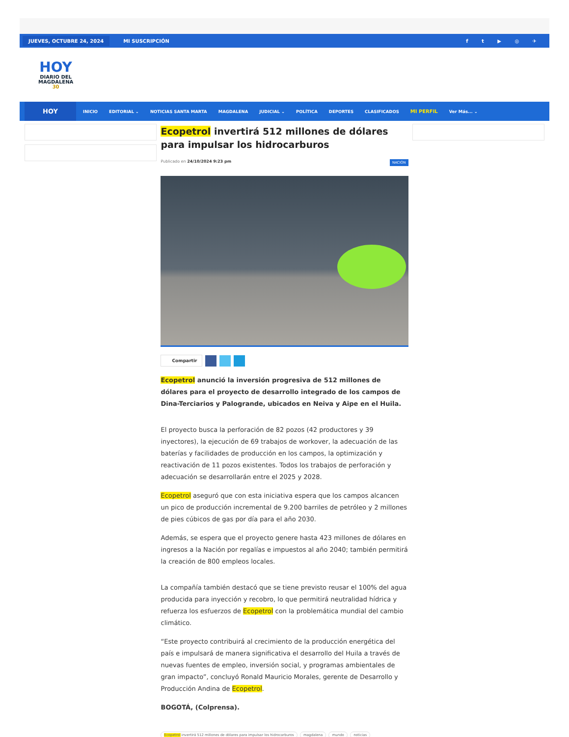JUEVES, OCTUBRE 24, 2024 MI SUSCRIPCIÓN f t ▶ ◎ ✈
HOY
DIARIO DEL
MAGDALENA
30
HOY
INICIO EDITORIAL ⌄ NOTICIAS SANTA MARTA MAGDALENA JUDICIAL ⌄ POLÍTICA DEPORTES CLASIFICADOS MI PERFIL Ver Más... ⌄
Ecopetrol invertirá 512 millones de dólares para impulsar los hidrocarburos
Publicado en 24/10/2024 9:23 pm NACIÓN
Compartir
Ecopetrol anunció la inversión progresiva de 512 millones de dólares para el proyecto de desarrollo integrado de los campos de Dina-Terciarios y Palogrande, ubicados en Neiva y Aipe en el Huila.
El proyecto busca la perforación de 82 pozos (42 productores y 39 inyectores), la ejecución de 69 trabajos de workover, la adecuación de las baterías y facilidades de producción en los campos, la optimización y reactivación de 11 pozos existentes. Todos los trabajos de perforación y adecuación se desarrollarán entre el 2025 y 2028.
Ecopetrol aseguró que con esta iniciativa espera que los campos alcancen un pico de producción incremental de 9.200 barriles de petróleo y 2 millones de pies cúbicos de gas por día para el año 2030.
Además, se espera que el proyecto genere hasta 423 millones de dólares en ingresos a la Nación por regalías e impuestos al año 2040; también permitirá la creación de 800 empleos locales.
La compañía también destacó que se tiene previsto reusar el 100% del agua producida para inyección y recobro, lo que permitirá neutralidad hídrica y refuerza los esfuerzos de Ecopetrol con la problemática mundial del cambio climático.
“Este proyecto contribuirá al crecimiento de la producción energética del país e impulsará de manera significativa el desarrollo del Huila a través de nuevas fuentes de empleo, inversión social, y programas ambientales de gran impacto”, concluyó Ronald Mauricio Morales, gerente de Desarrollo y Producción Andina de Ecopetrol.
BOGOTÁ, (Colprensa).
Ecopetrol invertirá 512 millones de dólares para impulsar los hidrocarburos magdalena mundo noticias